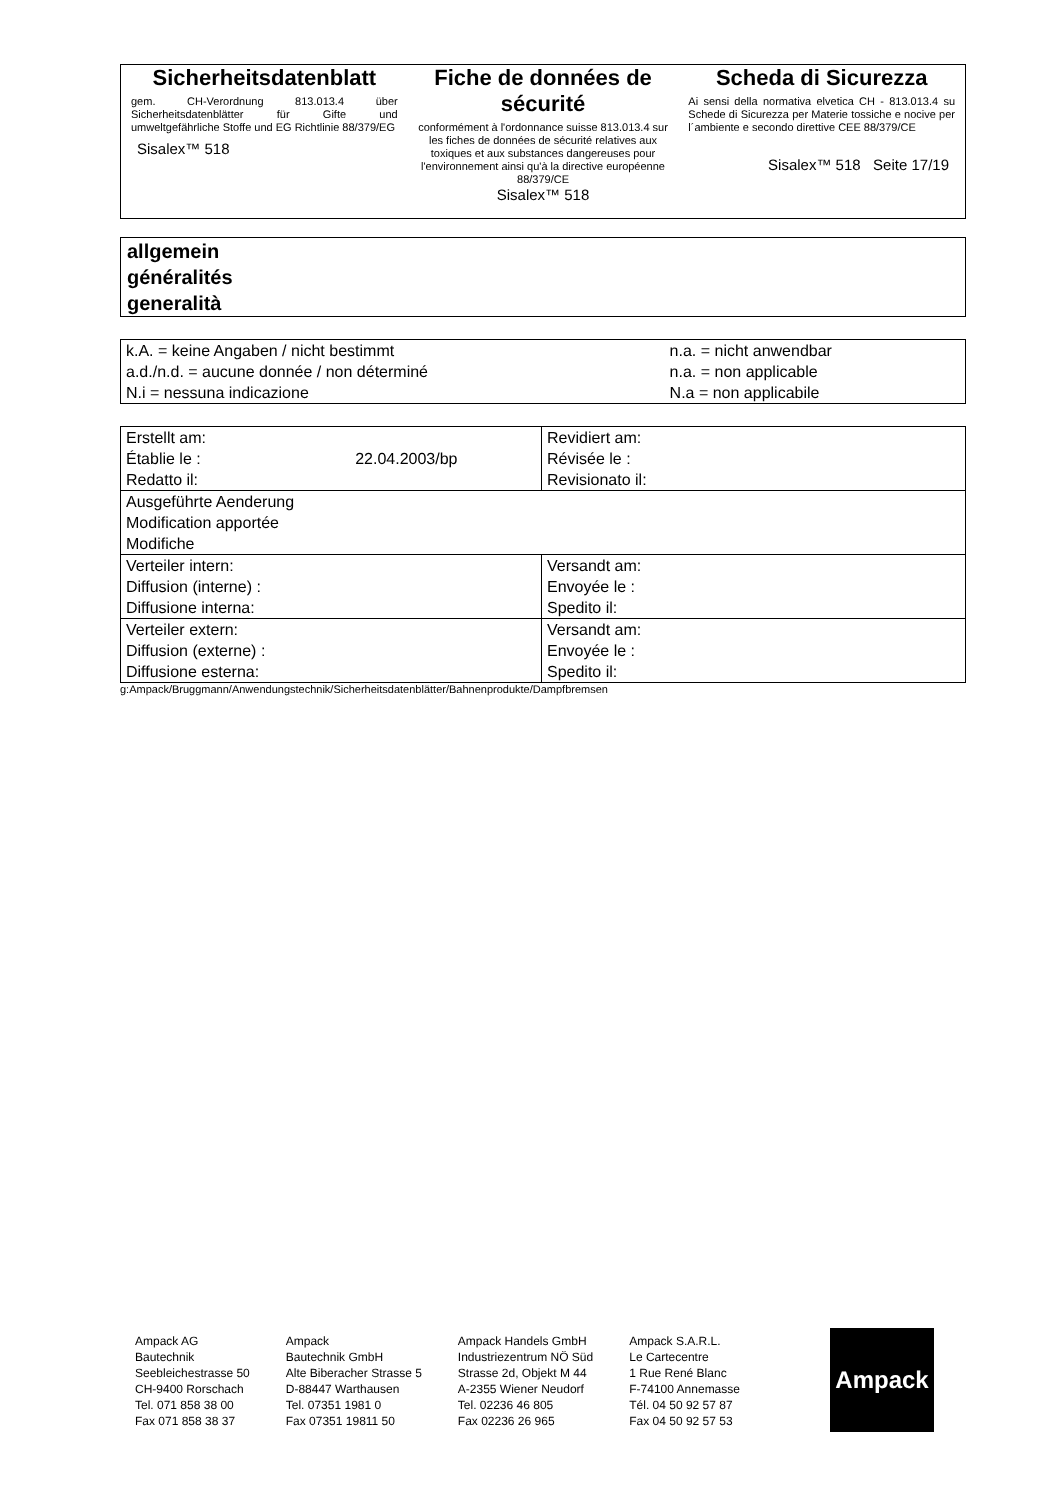Sicherheitsdatenblatt
gem. CH-Verordnung 813.013.4 über Sicherheitsdatenblätter für Gifte und umweltgefährliche Stoffe und EG Richtlinie 88/379/EG
Sisalex™ 518
Fiche de données de sécurité
conformément à l'ordonnance suisse 813.013.4 sur les fiches de données de sécurité relatives aux toxiques et aux substances dangereuses pour l'environnement ainsi qu'à la directive européenne 88/379/CE
Sisalex™ 518
Scheda di Sicurezza
Ai sensi della normativa elvetica CH - 813.013.4 su Schede di Sicurezza per Materie tossiche e nocive per l´ambiente e secondo direttive CEE 88/379/CE
Sisalex™ 518 Seite 17/19
allgemein
généralités
generalità
| k.A. = keine Angaben / nicht bestimmt | n.a. = nicht anwendbar |
| a.d./n.d. = aucune donnée / non déterminé | n.a. = non applicable |
| N.i = nessuna indicazione | N.a = non applicabile |
| Erstellt am: Établie le : 22.04.2003/bp Redatto il: | Revidiert am: Révisée le : Revisionato il: |
| Ausgeführte Aenderung Modification apportée Modifiche | |
| Verteiler intern: Diffusion (interne) : Diffusione interna: | Versandt am: Envoyée le : Spedito il: |
| Verteiler extern: Diffusion (externe) : Diffusione esterna: | Versandt am: Envoyée le : Spedito il: |
g:Ampack/Bruggmann/Anwendungstechnik/Sicherheitsdatenblätter/Bahnenprodukte/Dampfbremsen
Ampack AG
Bautechnik
Seebleichestrasse 50
CH-9400 Rorschach
Tel. 071 858 38 00
Fax 071 858 38 37
Ampack
Bautechnik GmbH
Alte Biberacher Strasse 5
D-88447 Warthausen
Tel. 07351 1981 0
Fax 07351 19811 50
Ampack Handels GmbH
Industriezentrum NÖ Süd
Strasse 2d, Objekt M 44
A-2355 Wiener Neudorf
Tel. 02236 46 805
Fax 02236 26 965
Ampack S.A.R.L.
Le Cartecentre
1 Rue René Blanc
F-74100 Annemasse
Tél. 04 50 92 57 87
Fax 04 50 92 57 53
Ampack